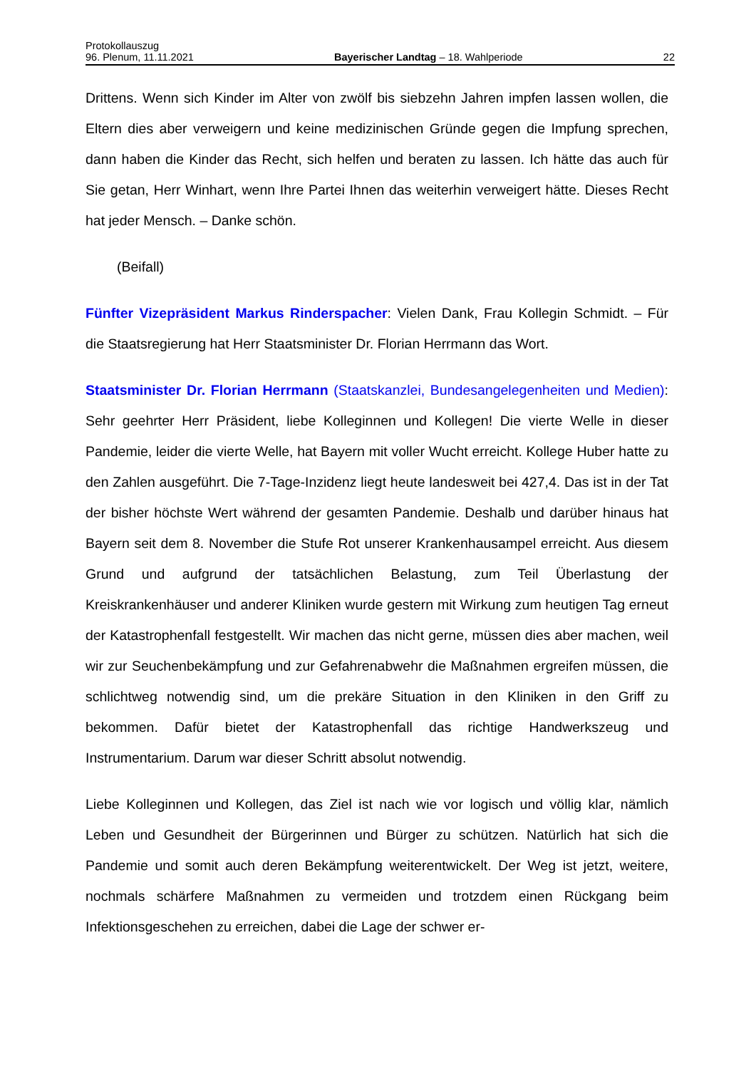Protokollauszug
96. Plenum, 11.11.2021 Bayerischer Landtag – 18. Wahlperiode 22
Drittens. Wenn sich Kinder im Alter von zwölf bis siebzehn Jahren impfen lassen wollen, die Eltern dies aber verweigern und keine medizinischen Gründe gegen die Impfung sprechen, dann haben die Kinder das Recht, sich helfen und beraten zu lassen. Ich hätte das auch für Sie getan, Herr Winhart, wenn Ihre Partei Ihnen das weiterhin verweigert hätte. Dieses Recht hat jeder Mensch. – Danke schön.
(Beifall)
Fünfter Vizepräsident Markus Rinderspacher: Vielen Dank, Frau Kollegin Schmidt. – Für die Staatsregierung hat Herr Staatsminister Dr. Florian Herrmann das Wort.
Staatsminister Dr. Florian Herrmann (Staatskanzlei, Bundesangelegenheiten und Medien): Sehr geehrter Herr Präsident, liebe Kolleginnen und Kollegen! Die vierte Welle in dieser Pandemie, leider die vierte Welle, hat Bayern mit voller Wucht erreicht. Kollege Huber hatte zu den Zahlen ausgeführt. Die 7-Tage-Inzidenz liegt heute landesweit bei 427,4. Das ist in der Tat der bisher höchste Wert während der gesamten Pandemie. Deshalb und darüber hinaus hat Bayern seit dem 8. November die Stufe Rot unserer Krankenhausampel erreicht. Aus diesem Grund und aufgrund der tatsächlichen Belastung, zum Teil Überlastung der Kreiskrankenhäuser und anderer Kliniken wurde gestern mit Wirkung zum heutigen Tag erneut der Katastrophenfall festgestellt. Wir machen das nicht gerne, müssen dies aber machen, weil wir zur Seuchenbekämpfung und zur Gefahrenabwehr die Maßnahmen ergreifen müssen, die schlichtweg notwendig sind, um die prekäre Situation in den Kliniken in den Griff zu bekommen. Dafür bietet der Katastrophenfall das richtige Handwerkszeug und Instrumentarium. Darum war dieser Schritt absolut notwendig.
Liebe Kolleginnen und Kollegen, das Ziel ist nach wie vor logisch und völlig klar, nämlich Leben und Gesundheit der Bürgerinnen und Bürger zu schützen. Natürlich hat sich die Pandemie und somit auch deren Bekämpfung weiterentwickelt. Der Weg ist jetzt, weitere, nochmals schärfere Maßnahmen zu vermeiden und trotzdem einen Rückgang beim Infektionsgeschehen zu erreichen, dabei die Lage der schwer er-